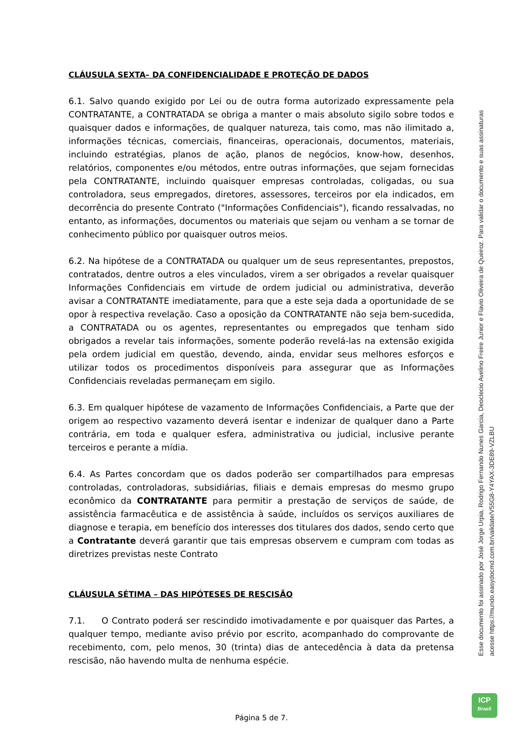CLÁUSULA SEXTA– DA CONFIDENCIALIDADE E PROTEÇÃO DE DADOS
6.1. Salvo quando exigido por Lei ou de outra forma autorizado expressamente pela CONTRATANTE, a CONTRATADA se obriga a manter o mais absoluto sigilo sobre todos e quaisquer dados e informações, de qualquer natureza, tais como, mas não ilimitado a, informações técnicas, comerciais, financeiras, operacionais, documentos, materiais, incluindo estratégias, planos de ação, planos de negócios, know-how, desenhos, relatórios, componentes e/ou métodos, entre outras informações, que sejam fornecidas pela CONTRATANTE, incluindo quaisquer empresas controladas, coligadas, ou sua controladora, seus empregados, diretores, assessores, terceiros por ela indicados, em decorrência do presente Contrato ("Informações Confidenciais"), ficando ressalvadas, no entanto, as informações, documentos ou materiais que sejam ou venham a se tornar de conhecimento público por quaisquer outros meios.
6.2. Na hipótese de a CONTRATADA ou qualquer um de seus representantes, prepostos, contratados, dentre outros a eles vinculados, virem a ser obrigados a revelar quaisquer Informações Confidenciais em virtude de ordem judicial ou administrativa, deverão avisar a CONTRATANTE imediatamente, para que a este seja dada a oportunidade de se opor à respectiva revelação. Caso a oposição da CONTRATANTE não seja bem-sucedida, a CONTRATADA ou os agentes, representantes ou empregados que tenham sido obrigados a revelar tais informações, somente poderão revelá-las na extensão exigida pela ordem judicial em questão, devendo, ainda, envidar seus melhores esforços e utilizar todos os procedimentos disponíveis para assegurar que as Informações Confidenciais reveladas permaneçam em sigilo.
6.3. Em qualquer hipótese de vazamento de Informações Confidenciais, a Parte que der origem ao respectivo vazamento deverá isentar e indenizar de qualquer dano a Parte contrária, em toda e qualquer esfera, administrativa ou judicial, inclusive perante terceiros e perante a mídia.
6.4. As Partes concordam que os dados poderão ser compartilhados para empresas controladas, controladoras, subsidiárias, filiais e demais empresas do mesmo grupo econômico da CONTRATANTE para permitir a prestação de serviços de saúde, de assistência farmacêutica e de assistência à saúde, incluídos os serviços auxiliares de diagnose e terapia, em benefício dos interesses dos titulares dos dados, sendo certo que a Contratante deverá garantir que tais empresas observem e cumpram com todas as diretrizes previstas neste Contrato
CLÁUSULA SÉTIMA – DAS HIPÓTESES DE RESCISÃO
7.1. O Contrato poderá ser rescindido imotivadamente e por quaisquer das Partes, a qualquer tempo, mediante aviso prévio por escrito, acompanhado do comprovante de recebimento, com, pelo menos, 30 (trinta) dias de antecedência à data da pretensa rescisão, não havendo multa de nenhuma espécie.
Esse documento foi assinado por José Jorge Urpia, Rodrigo Fernando Nunes Garcia, Deoclecio Avelino Freire Junior e Flavio Oliveira de Queiroz. Para validar o documento e suas assinaturas
acesse https://mundo.easydocmd.com.br/validate/V55G8-Y4YAX-3DE89-VZLBU
ICP
Brasil
Página 5 de 7.